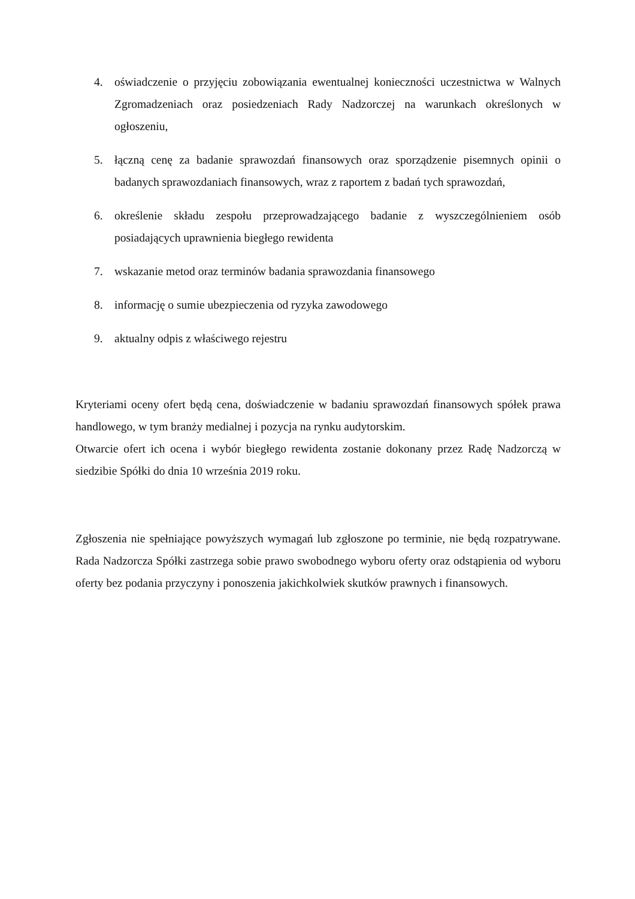4. oświadczenie o przyjęciu zobowiązania ewentualnej konieczności uczestnictwa w Walnych Zgromadzeniach oraz posiedzeniach Rady Nadzorczej na warunkach określonych w ogłoszeniu,
5. łączną cenę za badanie sprawozdań finansowych oraz sporządzenie pisemnych opinii o badanych sprawozdaniach finansowych, wraz z raportem z badań tych sprawozdań,
6. określenie składu zespołu przeprowadzającego badanie z wyszczególnieniem osób posiadających uprawnienia biegłego rewidenta
7. wskazanie metod oraz terminów badania sprawozdania finansowego
8. informację o sumie ubezpieczenia od ryzyka zawodowego
9. aktualny odpis z właściwego rejestru
Kryteriami oceny ofert będą cena, doświadczenie w badaniu sprawozdań finansowych spółek prawa handlowego, w tym branży medialnej i pozycja na rynku audytorskim.
Otwarcie ofert ich ocena i wybór biegłego rewidenta zostanie dokonany przez Radę Nadzorczą w siedzibie Spółki do dnia 10 września 2019 roku.
Zgłoszenia nie spełniające powyższych wymagań lub zgłoszone po terminie, nie będą rozpatrywane. Rada Nadzorcza Spółki zastrzega sobie prawo swobodnego wyboru oferty oraz odstąpienia od wyboru oferty bez podania przyczyny i ponoszenia jakichkolwiek skutków prawnych i finansowych.